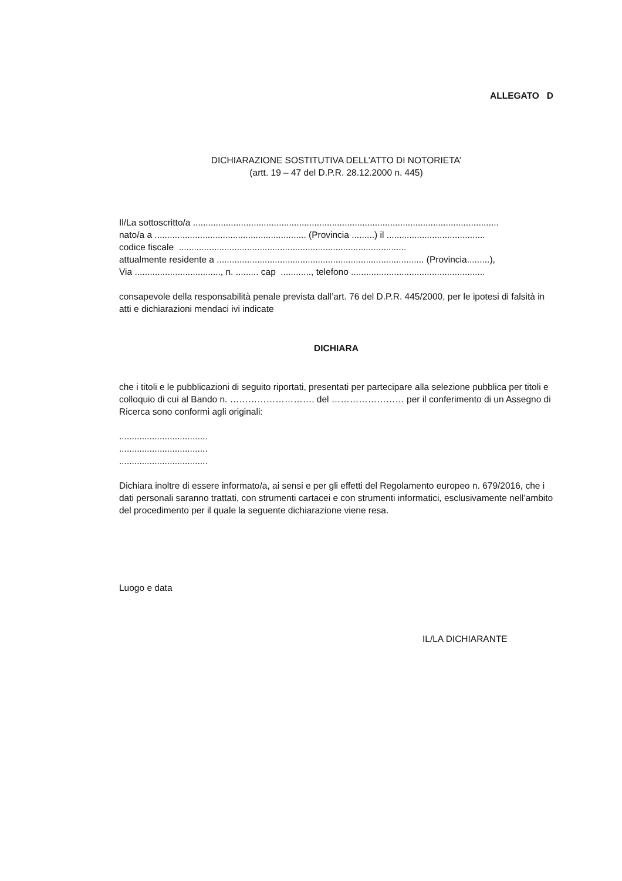ALLEGATO D
DICHIARAZIONE SOSTITUTIVA DELL’ATTO DI NOTORIETA’
(artt. 19 – 47 del D.P.R. 28.12.2000 n. 445)
Il/La sottoscritto/a .........................................................................................................................
nato/a a ............................................................ (Provincia .........) il .......................................
codice fiscale ..........................................................................................
attualmente residente a .................................................................................. (Provincia.........),
Via .................................., n. ......... cap ............, telefono .....................................................
consapevole della responsabilità penale prevista dall’art. 76 del D.P.R. 445/2000, per le ipotesi di falsità in atti e dichiarazioni mendaci ivi indicate
DICHIARA
che i titoli e le pubblicazioni di seguito riportati, presentati per partecipare alla selezione pubblica per titoli e colloquio di cui al Bando n. ………………………. del …………………… per il conferimento di un Assegno di Ricerca sono conformi agli originali:
...................................
...................................
...................................
Dichiara inoltre di essere informato/a, ai sensi e per gli effetti del Regolamento europeo n. 679/2016, che i dati personali saranno trattati, con strumenti cartacei e con strumenti informatici, esclusivamente nell’ambito del procedimento per il quale la seguente dichiarazione viene resa.
Luogo e data
IL/LA DICHIARANTE